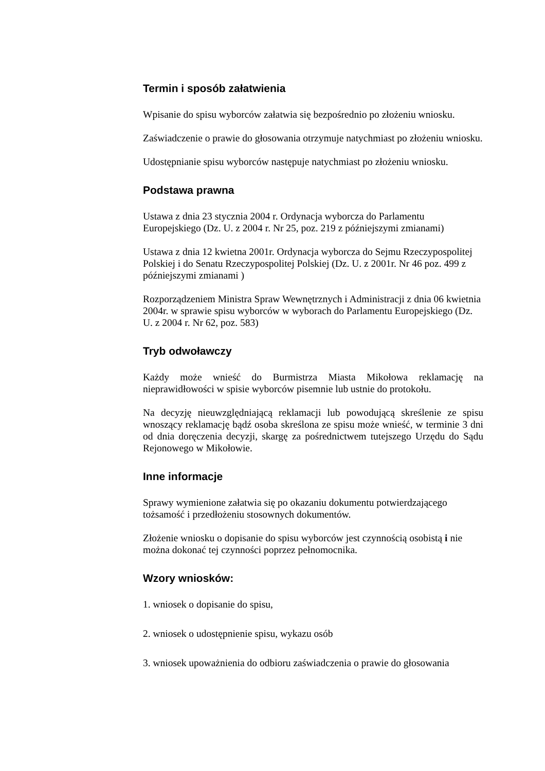Termin i sposób załatwienia
Wpisanie do spisu wyborców załatwia się bezpośrednio po złożeniu wniosku.
Zaświadczenie o prawie do głosowania otrzymuje natychmiast po złożeniu wniosku.
Udostępnianie spisu wyborców następuje natychmiast po złożeniu wniosku.
Podstawa prawna
Ustawa z dnia 23 stycznia 2004 r. Ordynacja wyborcza do Parlamentu Europejskiego (Dz. U. z 2004 r. Nr 25, poz. 219 z późniejszymi zmianami)
Ustawa z dnia 12 kwietna 2001r. Ordynacja wyborcza do Sejmu Rzeczypospolitej Polskiej i do Senatu Rzeczypospolitej Polskiej (Dz. U. z 2001r. Nr 46 poz. 499 z późniejszymi zmianami )
Rozporządzeniem Ministra Spraw Wewnętrznych i Administracji z dnia 06 kwietnia 2004r. w sprawie spisu wyborców w wyborach do Parlamentu Europejskiego (Dz. U. z 2004 r. Nr 62, poz. 583)
Tryb odwoławczy
Każdy może wnieść do Burmistrza Miasta Mikołowa reklamację na nieprawidłowości w spisie wyborców pisemnie lub ustnie do protokołu.
Na decyzję nieuwzględniającą reklamacji lub powodującą skreślenie ze spisu wnoszący reklamację bądź osoba skreślona ze spisu może wnieść, w terminie 3 dni od dnia doręczenia decyzji, skargę za pośrednictwem tutejszego Urzędu do Sądu Rejonowego w Mikołowie.
Inne informacje
Sprawy wymienione załatwia się po okazaniu dokumentu potwierdzającego tożsamość i przedłożeniu stosownych dokumentów.
Złożenie wniosku o dopisanie do spisu wyborców jest czynnością osobistą i nie można dokonać tej czynności poprzez pełnomocnika.
Wzory wniosków:
1. wniosek o dopisanie do spisu,
2. wniosek o udostępnienie spisu, wykazu osób
3. wniosek upoważnienia do odbioru zaświadczenia o prawie do głosowania